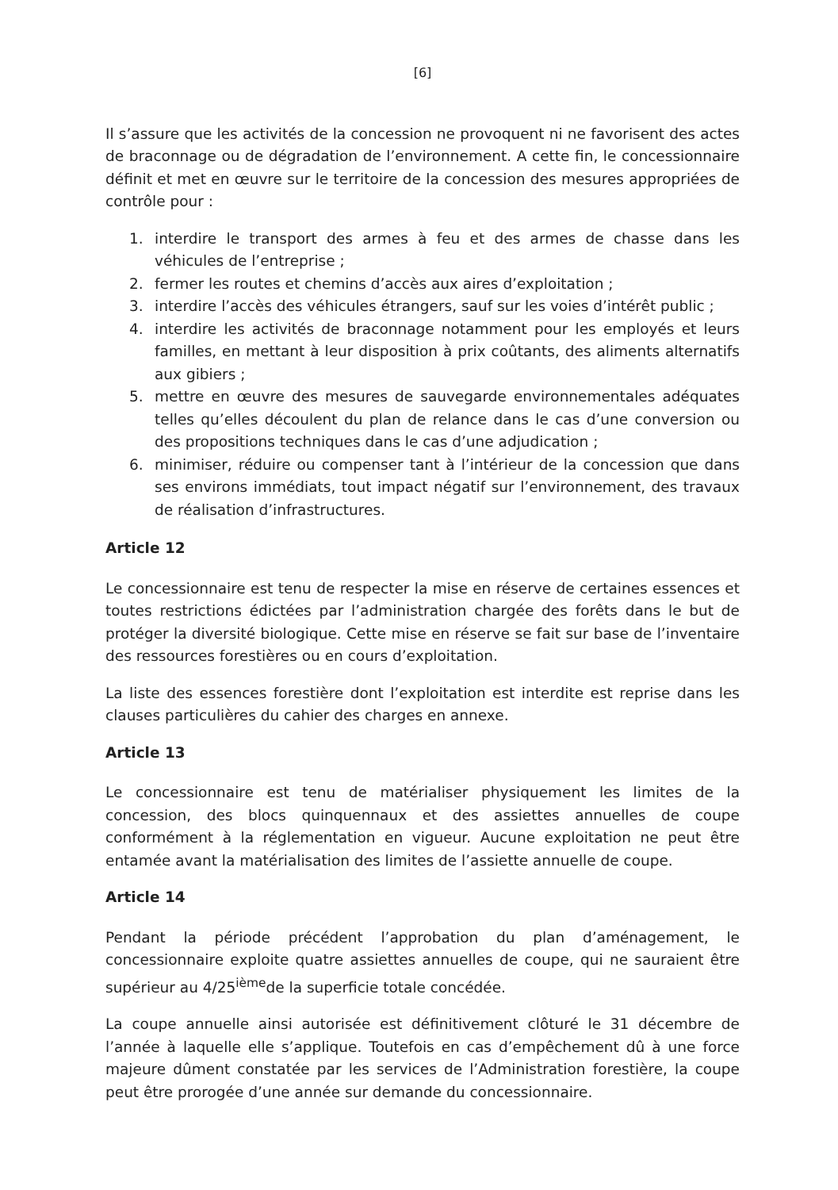[6]
Il s’assure que les activités de la concession ne provoquent ni ne favorisent des actes de braconnage ou de dégradation de l’environnement. A cette fin, le concessionnaire définit et met en œuvre sur le territoire de la concession des mesures appropriées de contrôle pour :
1. interdire le transport des armes à feu et des armes de chasse dans les véhicules de l’entreprise ;
2. fermer les routes et chemins d’accès aux aires d’exploitation ;
3. interdire l’accès des véhicules étrangers, sauf sur les voies d’intérêt public ;
4. interdire les activités de braconnage notamment pour les employés et leurs familles, en mettant à leur disposition à prix coûtants, des aliments alternatifs aux gibiers ;
5. mettre en œuvre des mesures de sauvegarde environnementales adéquates telles qu’elles découlent du plan de relance dans le cas d’une conversion ou des propositions techniques dans le cas d’une adjudication ;
6. minimiser, réduire ou compenser tant à l’intérieur de la concession que dans ses environs immédiats, tout impact négatif sur l’environnement, des travaux de réalisation d’infrastructures.
Article 12
Le concessionnaire est tenu de respecter la mise en réserve de certaines essences et toutes restrictions édictées par l’administration chargée des forêts dans le but de protéger la diversité biologique. Cette mise en réserve se fait sur base de l’inventaire des ressources forestières ou en cours d’exploitation.
La liste des essences forestière dont l’exploitation est interdite est reprise dans les clauses particulières du cahier des charges en annexe.
Article 13
Le concessionnaire est tenu de matérialiser physiquement les limites de la concession, des blocs quinquennaux et des assiettes annuelles de coupe conformément à la réglementation en vigueur. Aucune exploitation ne peut être entamée avant la matérialisation des limites de l’assiette annuelle de coupe.
Article 14
Pendant la période précédent l’approbation du plan d’aménagement, le concessionnaire exploite quatre assiettes annuelles de coupe, qui ne sauraient être supérieur au 4/25<sup>ième</sup>de la superficie totale concédée.
La coupe annuelle ainsi autorisée est définitivement clôturé le 31 décembre de l’année à laquelle elle s’applique. Toutefois en cas d’empêchement dû à une force majeure dûment constatée par les services de l’Administration forestière, la coupe peut être prorogée d’une année sur demande du concessionnaire.